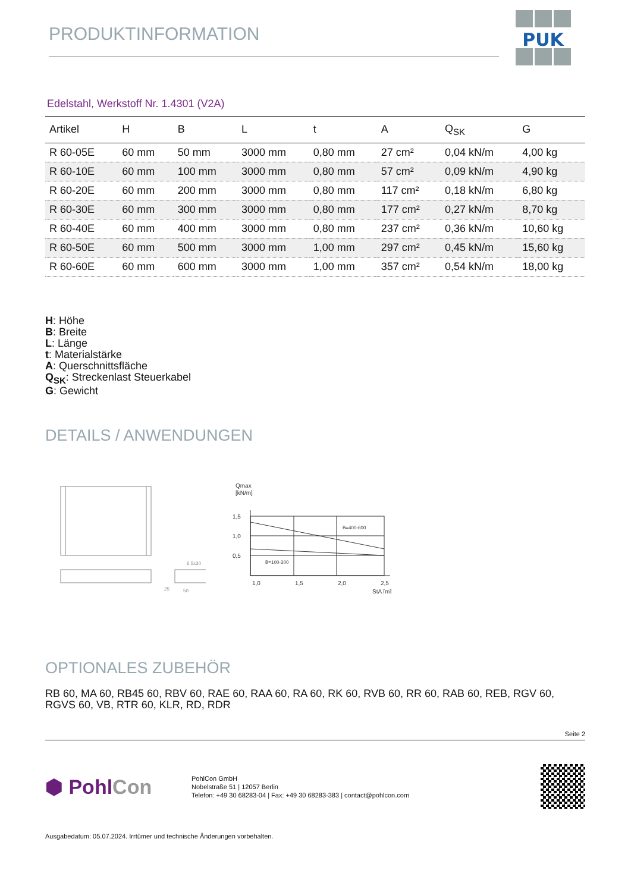PRODUKTINFORMATION
PUK
Edelstahl, Werkstoff Nr. 1.4301 (V2A)
| Artikel | H | B | L | t | A | Q<sub>SK</sub> | G |
| --- | --- | --- | --- | --- | --- | --- | --- |
| R 60-05E | 60 mm | 50 mm | 3000 mm | 0,80 mm | 27 cm² | 0,04 kN/m | 4,00 kg |
| R 60-10E | 60 mm | 100 mm | 3000 mm | 0,80 mm | 57 cm² | 0,09 kN/m | 4,90 kg |
| R 60-20E | 60 mm | 200 mm | 3000 mm | 0,80 mm | 117 cm² | 0,18 kN/m | 6,80 kg |
| R 60-30E | 60 mm | 300 mm | 3000 mm | 0,80 mm | 177 cm² | 0,27 kN/m | 8,70 kg |
| R 60-40E | 60 mm | 400 mm | 3000 mm | 0,80 mm | 237 cm² | 0,36 kN/m | 10,60 kg |
| R 60-50E | 60 mm | 500 mm | 3000 mm | 1,00 mm | 297 cm² | 0,45 kN/m | 15,60 kg |
| R 60-60E | 60 mm | 600 mm | 3000 mm | 1,00 mm | 357 cm² | 0,54 kN/m | 18,00 kg |
H: Höhe
B: Breite
L: Länge
t: Materialstärke
A: Querschnittsfläche
Q<sub>SK</sub>: Streckenlast Steuerkabel
G: Gewicht
DETAILS / ANWENDUNGEN
6.5x30
50
25
Qmax
[kN/m]
1,5
1,0
0,5
B=400-600
B=100-300
1,0
1,5
2,0
2,5
StA [m]
OPTIONALES ZUBEHÖR
RB 60, MA 60, RB45 60, RBV 60, RAE 60, RAA 60, RA 60, RK 60, RVB 60, RR 60, RAB 60, REB, RGV 60, RGVS 60, VB, RTR 60, KLR, RD, RDR
Seite 2
⬢ PohlCon
PohlCon GmbH
Nobelstraße 51 | 12057 Berlin
Telefon: +49 30 68283-04 | Fax: +49 30 68283-383 | contact@pohlcon.com
Ausgabedatum: 05.07.2024. Irrtümer und technische Änderungen vorbehalten.